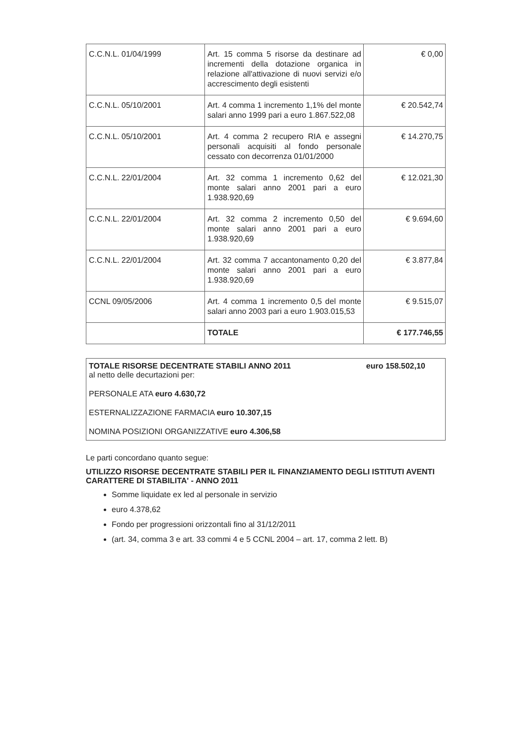| C.C.N.L. 01/04/1999 | Art. 15 comma 5 risorse da destinare ad incrementi della dotazione organica in relazione all'attivazione di nuovi servizi e/o accrescimento degli esistenti | € 0,00 |
| C.C.N.L. 05/10/2001 | Art. 4 comma 1 incremento 1,1% del monte salari anno 1999 pari a euro 1.867.522,08 | € 20.542,74 |
| C.C.N.L. 05/10/2001 | Art. 4 comma 2 recupero RIA e assegni personali acquisiti al fondo personale cessato con decorrenza 01/01/2000 | € 14.270,75 |
| C.C.N.L. 22/01/2004 | Art. 32 comma 1 incremento 0,62 del monte salari anno 2001 pari a euro 1.938.920,69 | € 12.021,30 |
| C.C.N.L. 22/01/2004 | Art. 32 comma 2 incremento 0,50 del monte salari anno 2001 pari a euro 1.938.920,69 | € 9.694,60 |
| C.C.N.L. 22/01/2004 | Art. 32 comma 7 accantonamento 0,20 del monte salari anno 2001 pari a euro 1.938.920,69 | € 3.877,84 |
| CCNL 09/05/2006 | Art. 4 comma 1 incremento 0,5 del monte salari anno 2003 pari a euro 1.903.015,53 | € 9.515,07 |
| | TOTALE | € 177.746,55 |
TOTALE RISORSE DECENTRATE STABILI ANNO 2011 euro 158.502,10
al netto delle decurtazioni per:
PERSONALE ATA euro 4.630,72
ESTERNALIZZAZIONE FARMACIA euro 10.307,15
NOMINA POSIZIONI ORGANIZZATIVE euro 4.306,58
Le parti concordano quanto segue:
UTILIZZO RISORSE DECENTRATE STABILI PER IL FINANZIAMENTO DEGLI ISTITUTI AVENTI CARATTERE DI STABILITA' - ANNO 2011
Somme liquidate ex led al personale in servizio
euro 4.378,62
Fondo per progressioni orizzontali fino al 31/12/2011
(art. 34, comma 3 e art. 33 commi 4 e 5 CCNL 2004 – art. 17, comma 2 lett. B)